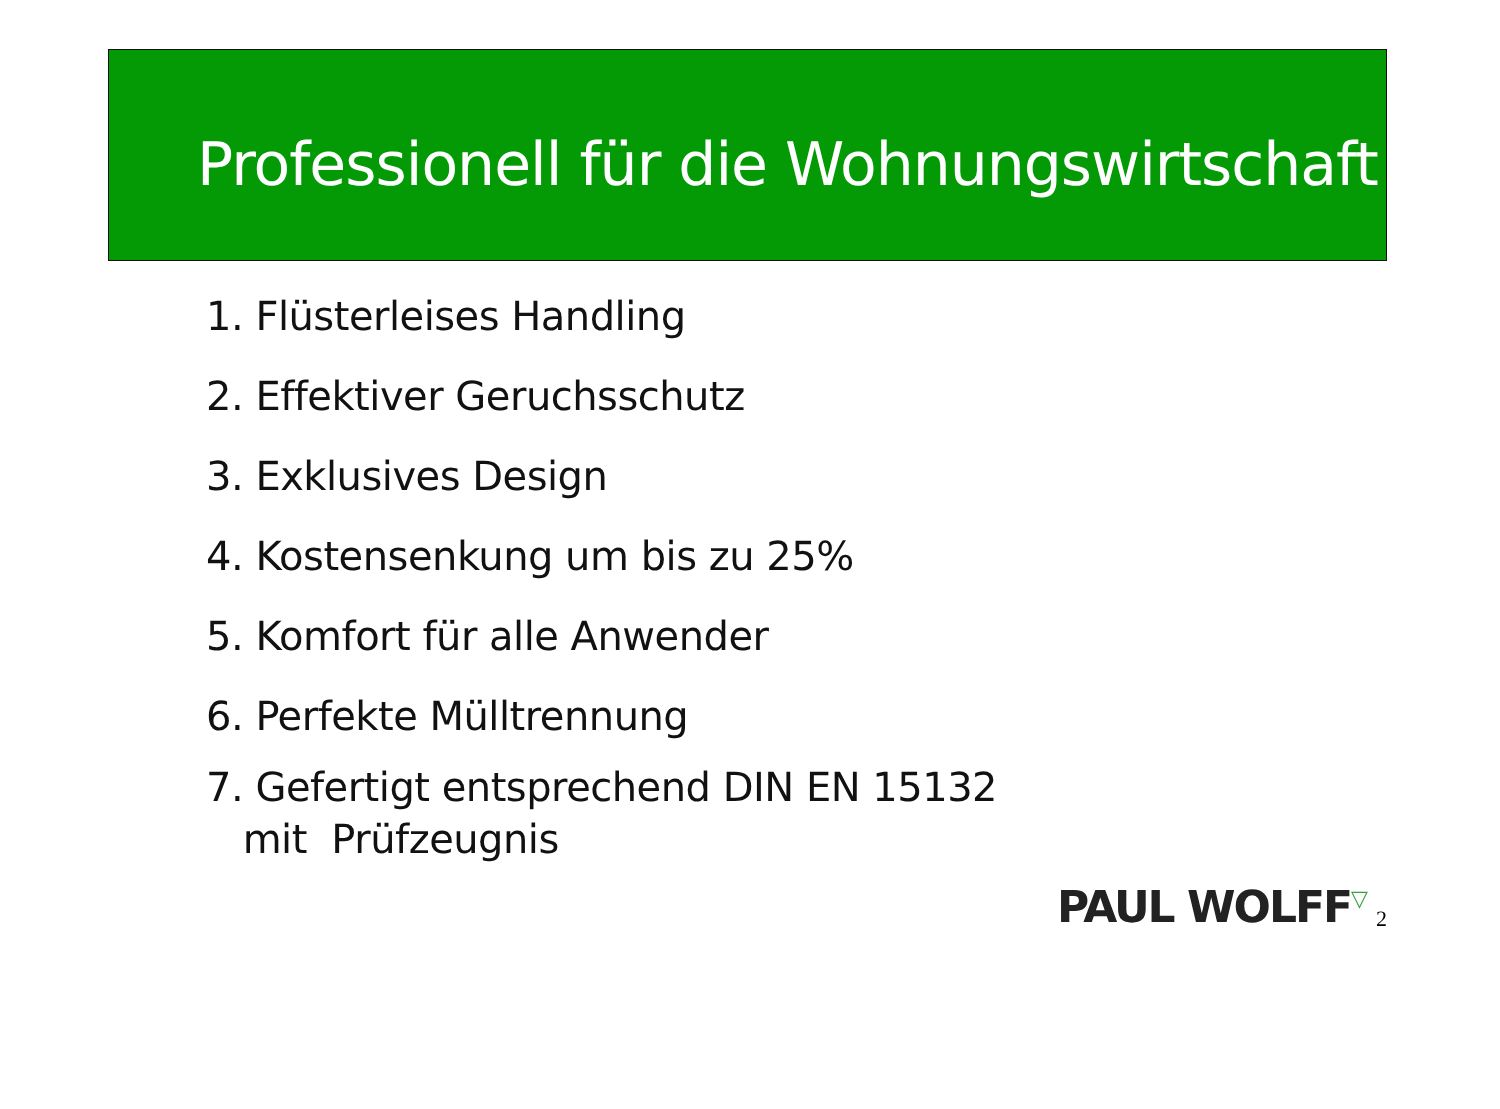Professionell für die Wohnungswirtschaft
1. Flüsterleises Handling
2. Effektiver Geruchsschutz
3. Exklusives Design
4. Kostensenkung um bis zu 25%
5. Komfort für alle Anwender
6. Perfekte Mülltrennung
7. Gefertigt entsprechend DIN EN 15132
mit Prüfzeugnis
PAUL WOLFF<sup>▽</sup> 2